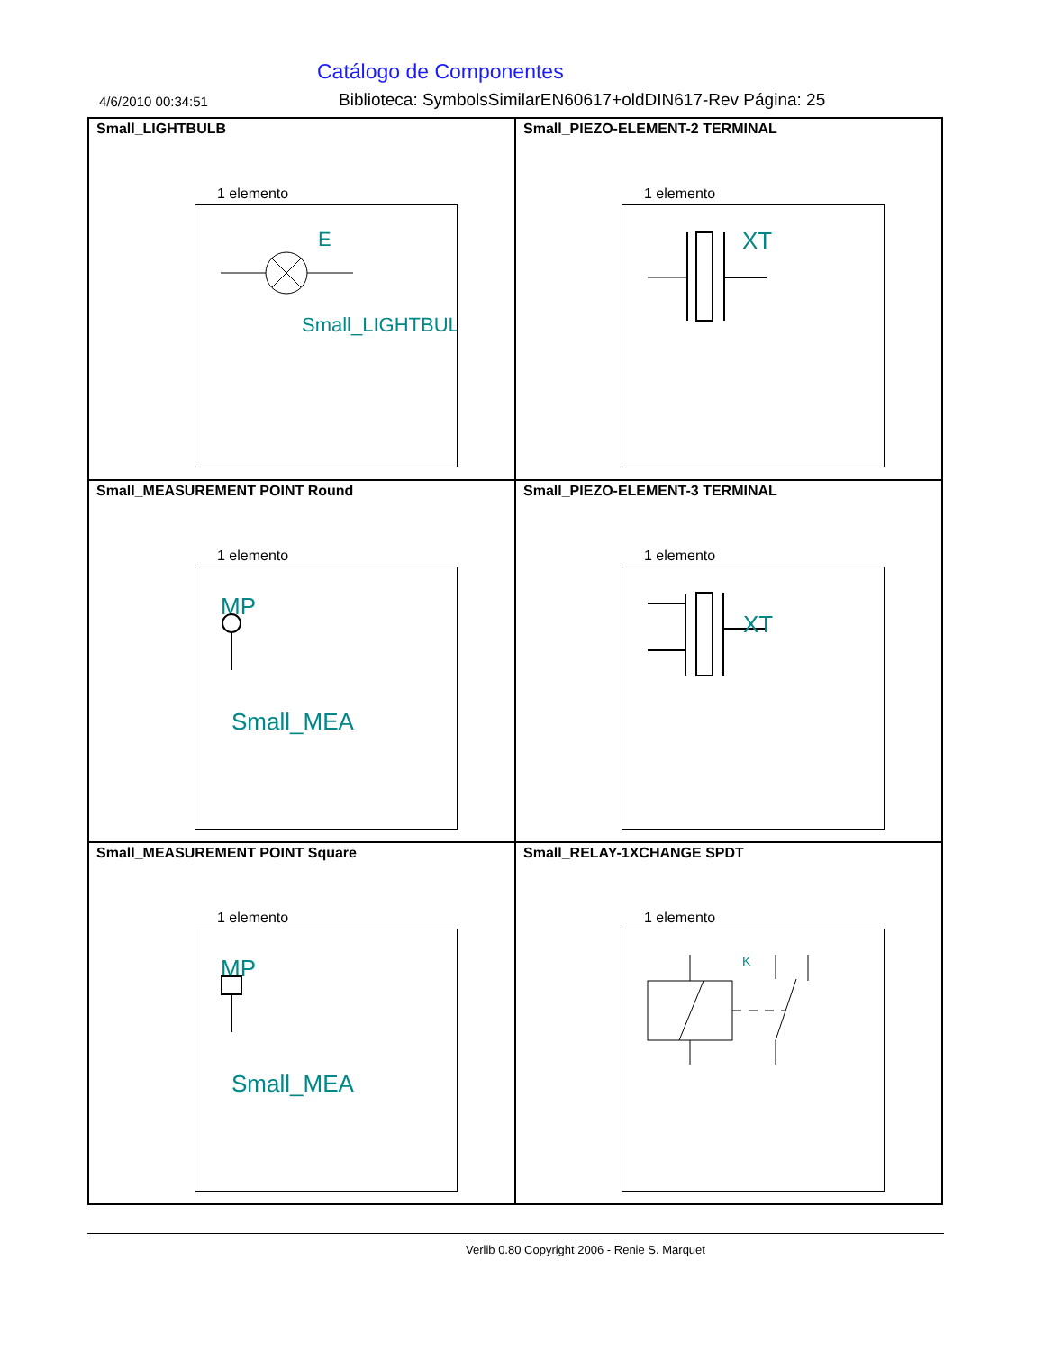Catálogo de Componentes
4/6/2010 00:34:51
Biblioteca: SymbolsSimilarEN60617+oldDIN617-Rev Página: 25
Small_LIGHTBULB
1 elemento
E
Small_LIGHTBUL
Small_PIEZO-ELEMENT-2 TERMINAL
1 elemento
XT
Small_MEASUREMENT POINT Round
1 elemento
MP
Small_MEA
Small_PIEZO-ELEMENT-3 TERMINAL
1 elemento
XT
Small_MEASUREMENT POINT Square
1 elemento
MP
Small_MEA
Small_RELAY-1XCHANGE SPDT
1 elemento
K
Verlib 0.80 Copyright 2006 - Renie S. Marquet